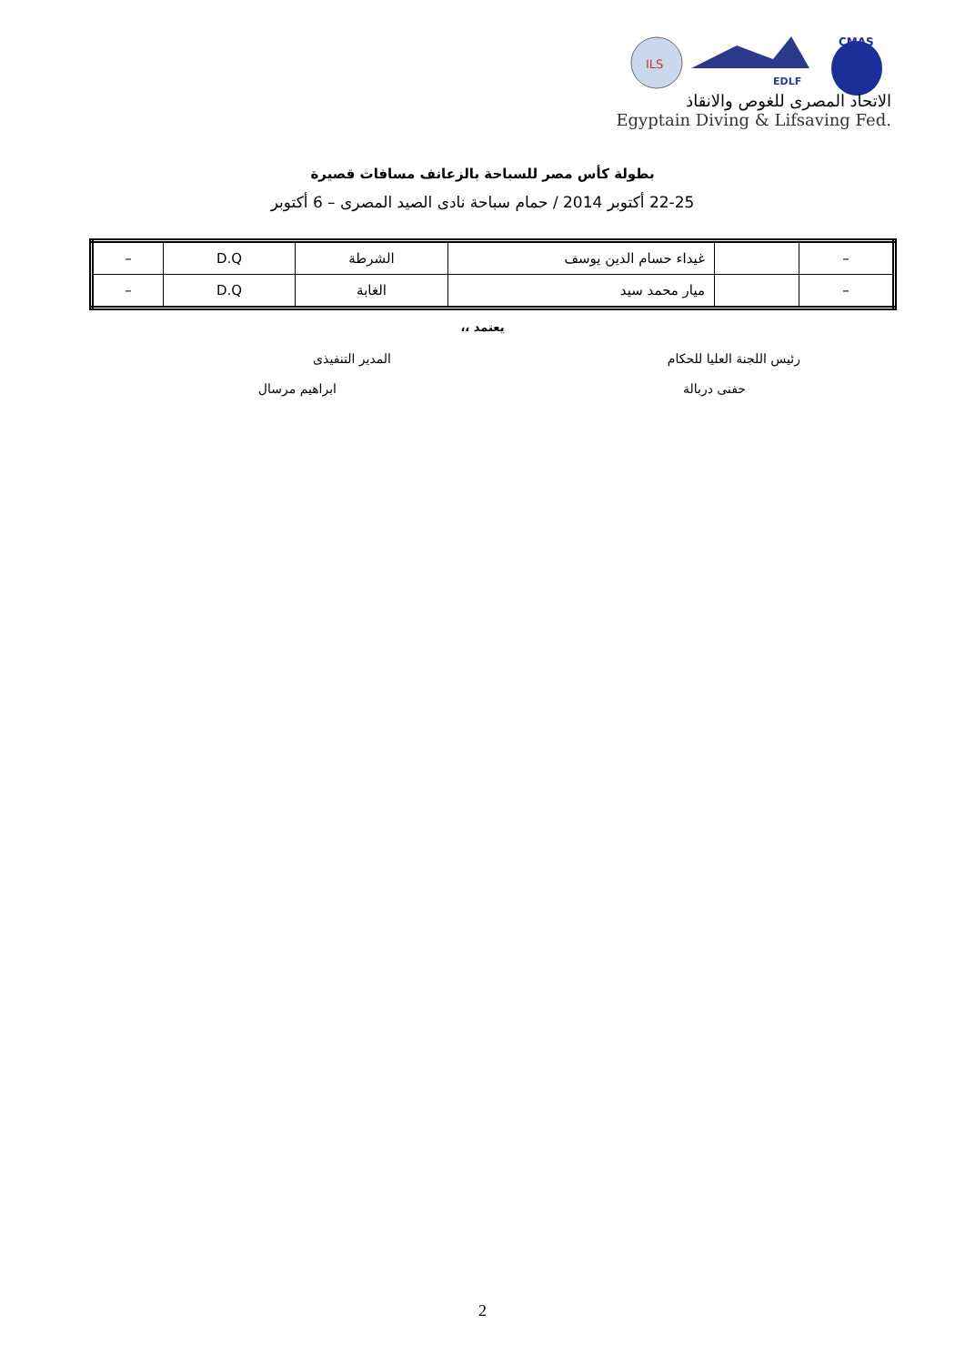ILS
EDLF
CMAS
الاتحاد المصرى للغوص والانقاذ
Egyptain Diving & Lifsaving Fed.
بطولة كأس مصر للسباحة بالزعانف مسافات قصيرة
22-25 أكتوبر 2014 / حمام سباحة نادى الصيد المصرى – 6 أكتوبر
| – | | غيداء حسام الدين يوسف | الشرطة | D.Q | – |
| – | | ميار محمد سيد | الغابة | D.Q | – |
يعتمد ،،
رئيس اللجنة العليا للحكام
حفنى دربالة
المدير التنفيذى
ابراهيم مرسال
2